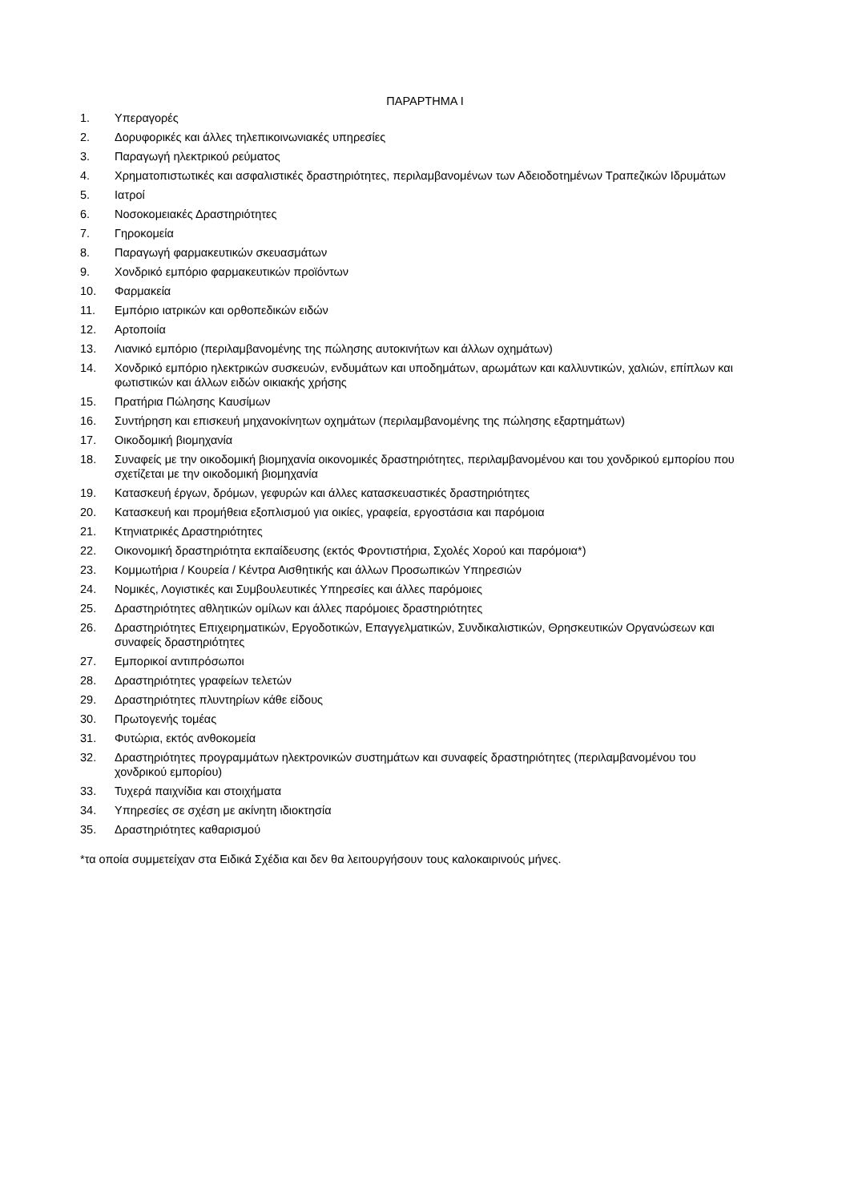ΠΑΡΑΡΤΗΜΑ Ι
1. Υπεραγορές
2. Δορυφορικές και άλλες τηλεπικοινωνιακές υπηρεσίες
3. Παραγωγή ηλεκτρικού ρεύματος
4. Χρηματοπιστωτικές και ασφαλιστικές δραστηριότητες, περιλαμβανομένων των Αδειοδοτημένων Τραπεζικών Ιδρυμάτων
5. Ιατροί
6. Νοσοκομειακές Δραστηριότητες
7. Γηροκομεία
8. Παραγωγή φαρμακευτικών σκευασμάτων
9. Χονδρικό εμπόριο φαρμακευτικών προϊόντων
10. Φαρμακεία
11. Εμπόριο ιατρικών και ορθοπεδικών ειδών
12. Αρτοποιία
13. Λιανικό εμπόριο (περιλαμβανομένης της πώλησης αυτοκινήτων και άλλων οχημάτων)
14. Χονδρικό εμπόριο ηλεκτρικών συσκευών, ενδυμάτων και υποδημάτων, αρωμάτων και καλλυντικών, χαλιών, επίπλων και φωτιστικών και άλλων ειδών οικιακής χρήσης
15. Πρατήρια Πώλησης Καυσίμων
16. Συντήρηση και επισκευή μηχανοκίνητων οχημάτων (περιλαμβανομένης της πώλησης εξαρτημάτων)
17. Οικοδομική βιομηχανία
18. Συναφείς με την οικοδομική βιομηχανία οικονομικές δραστηριότητες, περιλαμβανομένου και του χονδρικού εμπορίου που σχετίζεται με την οικοδομική βιομηχανία
19. Κατασκευή έργων, δρόμων, γεφυρών και άλλες κατασκευαστικές δραστηριότητες
20. Κατασκευή και προμήθεια εξοπλισμού για οικίες, γραφεία, εργοστάσια και παρόμοια
21. Κτηνιατρικές Δραστηριότητες
22. Οικονομική δραστηριότητα εκπαίδευσης (εκτός Φροντιστήρια, Σχολές Χορού και παρόμοια*)
23. Κομμωτήρια / Κουρεία / Κέντρα Αισθητικής και άλλων Προσωπικών Υπηρεσιών
24. Νομικές, Λογιστικές και Συμβουλευτικές Υπηρεσίες και άλλες παρόμοιες
25. Δραστηριότητες αθλητικών ομίλων και άλλες παρόμοιες δραστηριότητες
26. Δραστηριότητες Επιχειρηματικών, Εργοδοτικών, Επαγγελματικών, Συνδικαλιστικών, Θρησκευτικών Οργανώσεων και συναφείς δραστηριότητες
27. Εμπορικοί αντιπρόσωποι
28. Δραστηριότητες γραφείων τελετών
29. Δραστηριότητες πλυντηρίων κάθε είδους
30. Πρωτογενής τομέας
31. Φυτώρια, εκτός ανθοκομεία
32. Δραστηριότητες προγραμμάτων ηλεκτρονικών συστημάτων και συναφείς δραστηριότητες (περιλαμβανομένου του χονδρικού εμπορίου)
33. Τυχερά παιχνίδια και στοιχήματα
34. Υπηρεσίες σε σχέση με ακίνητη ιδιοκτησία
35. Δραστηριότητες καθαρισμού
*τα οποία συμμετείχαν στα Ειδικά Σχέδια και δεν θα λειτουργήσουν τους καλοκαιρινούς μήνες.